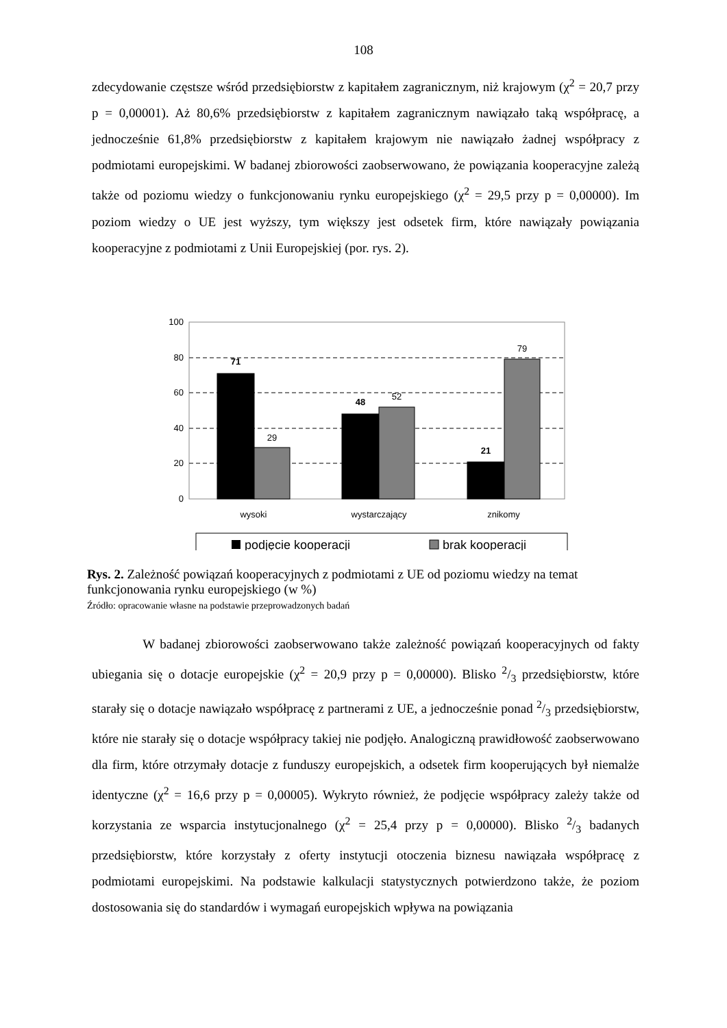108
zdecydowanie częstsze wśród przedsiębiorstw z kapitałem zagranicznym, niż krajowym (χ<sup>2</sup> = 20,7 przy p = 0,00001). Aż 80,6% przedsiębiorstw z kapitałem zagranicznym nawiązało taką współpracę, a jednocześnie 61,8% przedsiębiorstw z kapitałem krajowym nie nawiązało żadnej współpracy z podmiotami europejskimi. W badanej zbiorowości zaobserwowano, że powiązania kooperacyjne zależą także od poziomu wiedzy o funkcjonowaniu rynku europejskiego (χ<sup>2</sup> = 29,5 przy p = 0,00000). Im poziom wiedzy o UE jest wyższy, tym większy jest odsetek firm, które nawiązały powiązania kooperacyjne z podmiotami z Unii Europejskiej (por. rys. 2).
100
80
60
40
20
0
71
29
48
52
21
79
wysoki
wystarczający
znikomy
podjęcie kooperacji
brak kooperacji
Rys. 2. Zależność powiązań kooperacyjnych z podmiotami z UE od poziomu wiedzy na temat funkcjonowania rynku europejskiego (w %)
Źródło: opracowanie własne na podstawie przeprowadzonych badań
W badanej zbiorowości zaobserwowano także zależność powiązań kooperacyjnych od fakty ubiegania się o dotacje europejskie (χ<sup>2</sup> = 20,9 przy p = 0,00000). Blisko 2/3 przedsiębiorstw, które starały się o dotacje nawiązało współpracę z partnerami z UE, a jednocześnie ponad 2/3 przedsiębiorstw, które nie starały się o dotacje współpracy takiej nie podjęło. Analogiczną prawidłowość zaobserwowano dla firm, które otrzymały dotacje z funduszy europejskich, a odsetek firm kooperujących był niemalże identyczne (χ<sup>2</sup> = 16,6 przy p = 0,00005). Wykryto również, że podjęcie współpracy zależy także od korzystania ze wsparcia instytucjonalnego (χ<sup>2</sup> = 25,4 przy p = 0,00000). Blisko 2/3 badanych przedsiębiorstw, które korzystały z oferty instytucji otoczenia biznesu nawiązała współpracę z podmiotami europejskimi. Na podstawie kalkulacji statystycznych potwierdzono także, że poziom dostosowania się do standardów i wymagań europejskich wpływa na powiązania